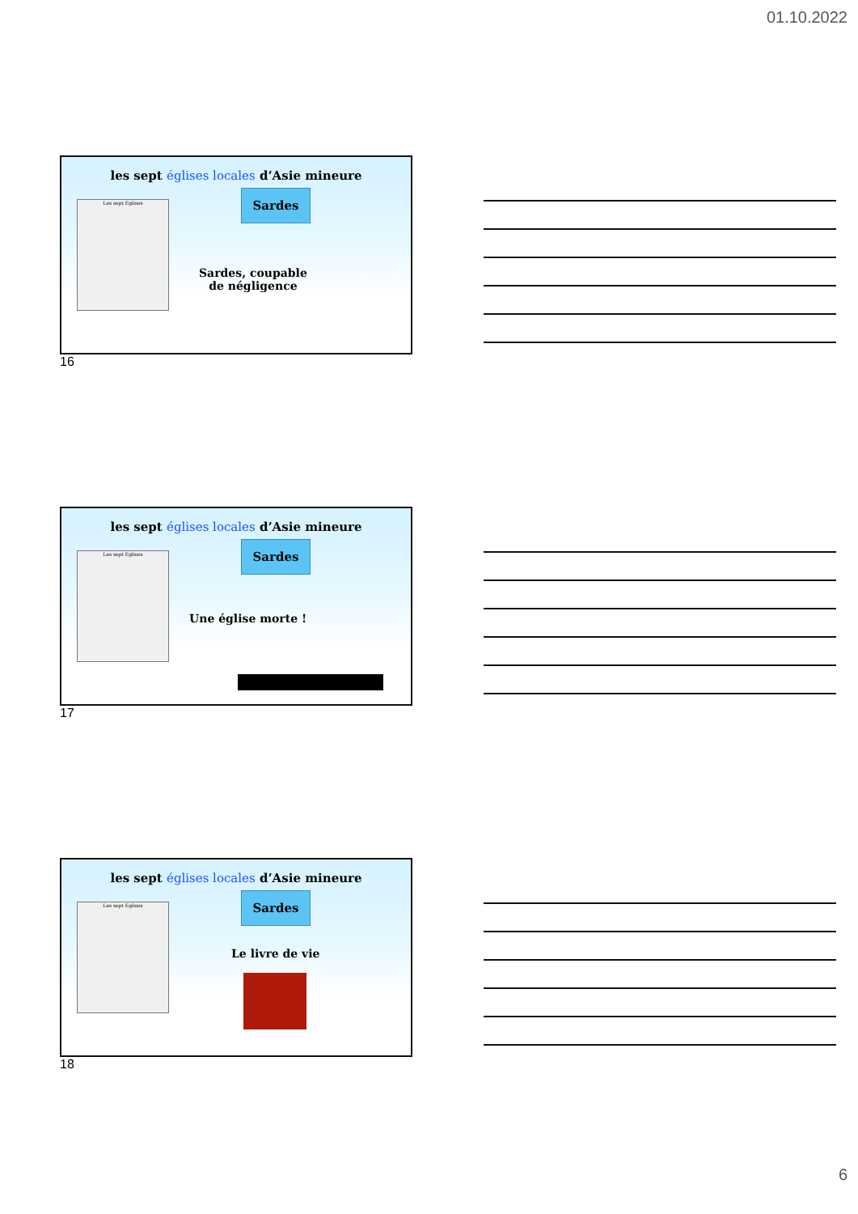01.10.2022
les sept églises locales d’Asie mineure
Les sept Eglises Sardes
Sardes, coupable
de négligence
16
les sept églises locales d’Asie mineure
Les sept Eglises Sardes
Une église morte !
17
les sept églises locales d’Asie mineure
Les sept Eglises Sardes
Le livre de vie
18
6